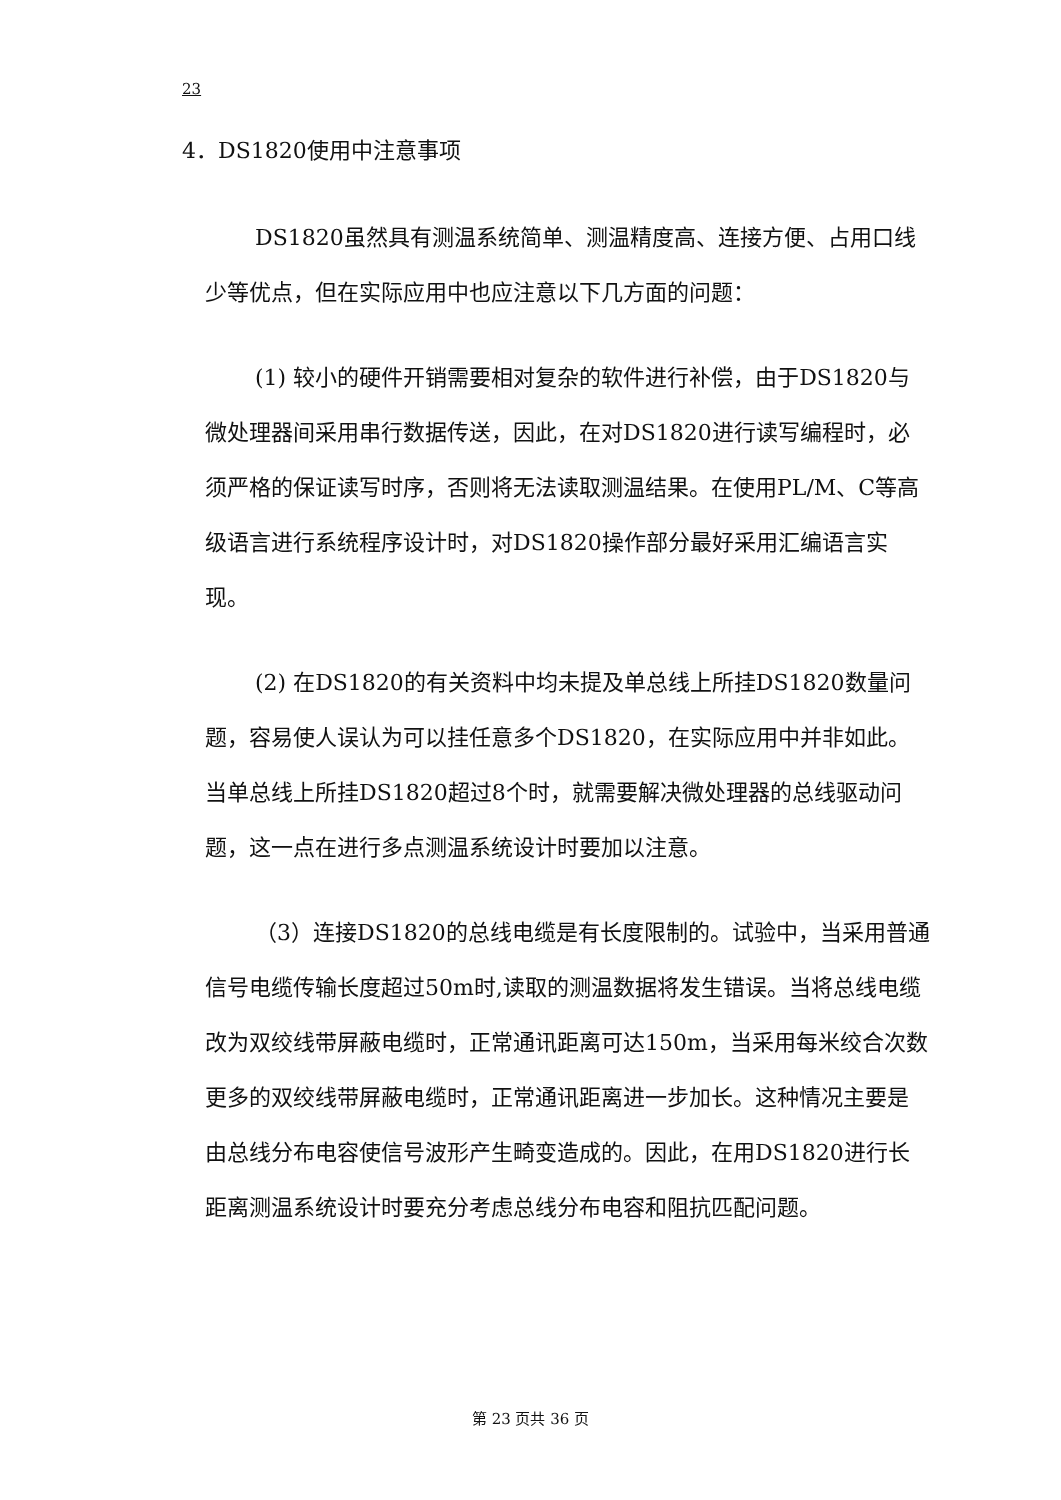23
4．DS1820使用中注意事项
DS1820虽然具有测温系统简单、测温精度高、连接方便、占用口线少等优点，但在实际应用中也应注意以下几方面的问题：
(1) 较小的硬件开销需要相对复杂的软件进行补偿，由于DS1820与微处理器间采用串行数据传送，因此，在对DS1820进行读写编程时，必须严格的保证读写时序，否则将无法读取测温结果。在使用PL/M、C等高级语言进行系统程序设计时，对DS1820操作部分最好采用汇编语言实现。
(2) 在DS1820的有关资料中均未提及单总线上所挂DS1820数量问题，容易使人误认为可以挂任意多个DS1820，在实际应用中并非如此。当单总线上所挂DS1820超过8个时，就需要解决微处理器的总线驱动问题，这一点在进行多点测温系统设计时要加以注意。
（3）连接DS1820的总线电缆是有长度限制的。试验中，当采用普通信号电缆传输长度超过50m时,读取的测温数据将发生错误。当将总线电缆改为双绞线带屏蔽电缆时，正常通讯距离可达150m，当采用每米绞合次数更多的双绞线带屏蔽电缆时，正常通讯距离进一步加长。这种情况主要是由总线分布电容使信号波形产生畸变造成的。因此，在用DS1820进行长距离测温系统设计时要充分考虑总线分布电容和阻抗匹配问题。
第 23 页共 36 页